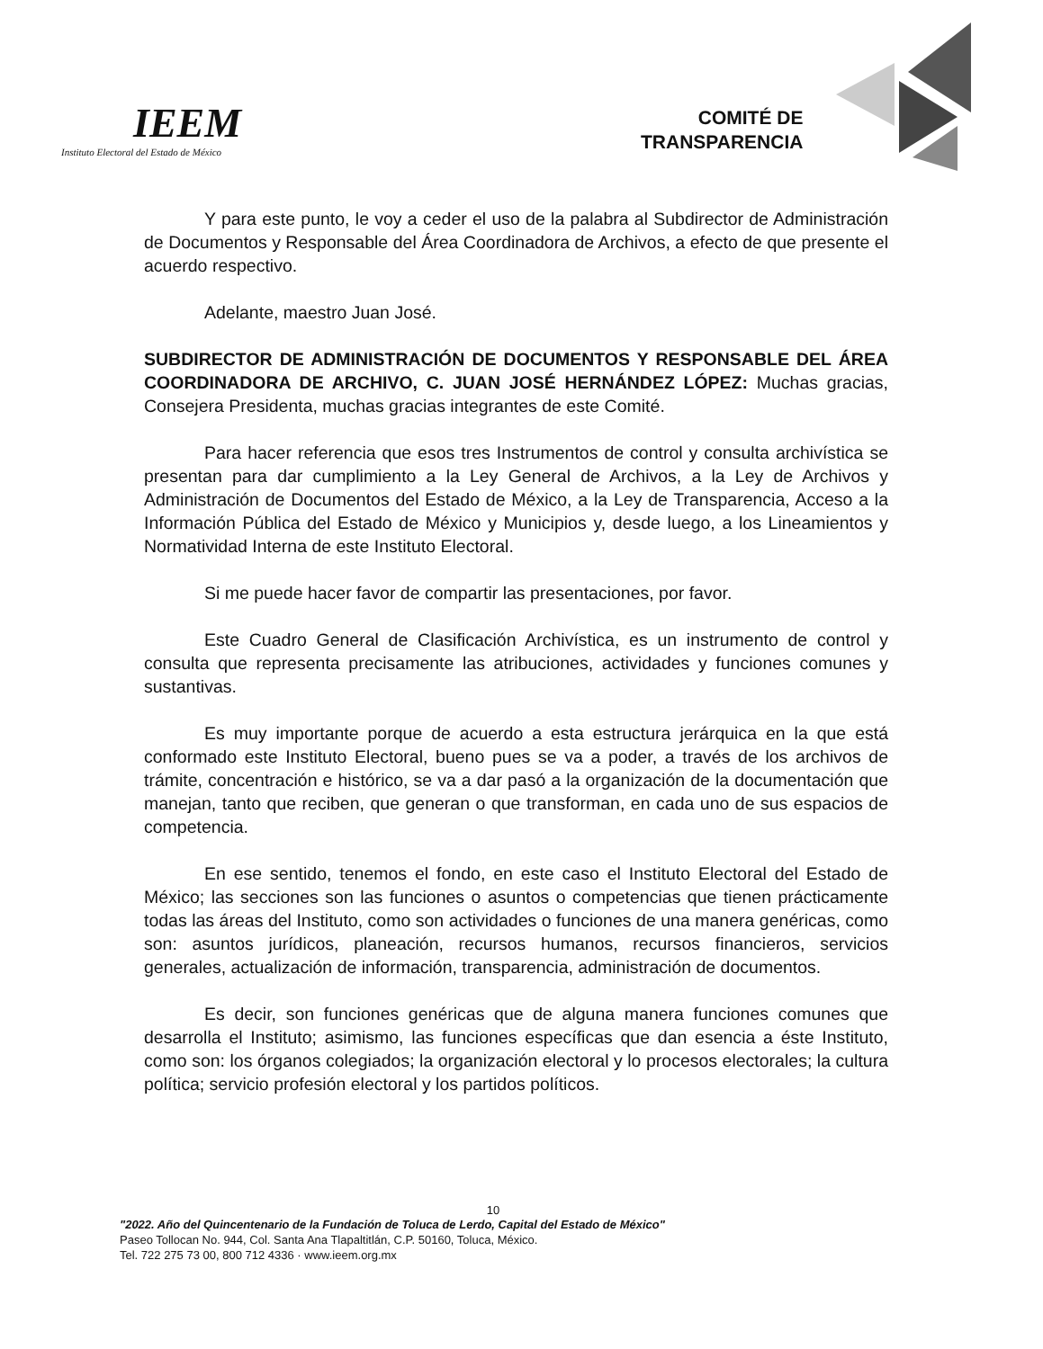IEEM
Instituto Electoral del Estado de México
COMITÉ DE
TRANSPARENCIA
Y para este punto, le voy a ceder el uso de la palabra al Subdirector de Administración de Documentos y Responsable del Área Coordinadora de Archivos, a efecto de que presente el acuerdo respectivo.
Adelante, maestro Juan José.
SUBDIRECTOR DE ADMINISTRACIÓN DE DOCUMENTOS Y RESPONSABLE DEL ÁREA COORDINADORA DE ARCHIVO, C. JUAN JOSÉ HERNÁNDEZ LÓPEZ: Muchas gracias, Consejera Presidenta, muchas gracias integrantes de este Comité.
Para hacer referencia que esos tres Instrumentos de control y consulta archivística se presentan para dar cumplimiento a la Ley General de Archivos, a la Ley de Archivos y Administración de Documentos del Estado de México, a la Ley de Transparencia, Acceso a la Información Pública del Estado de México y Municipios y, desde luego, a los Lineamientos y Normatividad Interna de este Instituto Electoral.
Si me puede hacer favor de compartir las presentaciones, por favor.
Este Cuadro General de Clasificación Archivística, es un instrumento de control y consulta que representa precisamente las atribuciones, actividades y funciones comunes y sustantivas.
Es muy importante porque de acuerdo a esta estructura jerárquica en la que está conformado este Instituto Electoral, bueno pues se va a poder, a través de los archivos de trámite, concentración e histórico, se va a dar pasó a la organización de la documentación que manejan, tanto que reciben, que generan o que transforman, en cada uno de sus espacios de competencia.
En ese sentido, tenemos el fondo, en este caso el Instituto Electoral del Estado de México; las secciones son las funciones o asuntos o competencias que tienen prácticamente todas las áreas del Instituto, como son actividades o funciones de una manera genéricas, como son: asuntos jurídicos, planeación, recursos humanos, recursos financieros, servicios generales, actualización de información, transparencia, administración de documentos.
Es decir, son funciones genéricas que de alguna manera funciones comunes que desarrolla el Instituto; asimismo, las funciones específicas que dan esencia a éste Instituto, como son: los órganos colegiados; la organización electoral y lo procesos electorales; la cultura política; servicio profesión electoral y los partidos políticos.
10
"2022. Año del Quincentenario de la Fundación de Toluca de Lerdo, Capital del Estado de México"
Paseo Tollocan No. 944, Col. Santa Ana Tlapaltitlán, C.P. 50160, Toluca, México.
Tel. 722 275 73 00, 800 712 4336 · www.ieem.org.mx